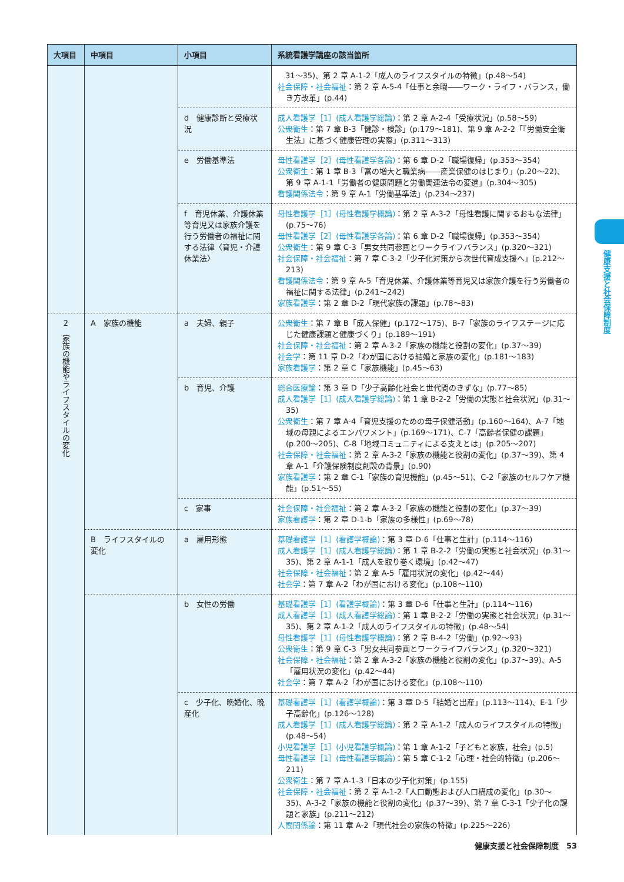| 大項目 | 中項目 | 小項目 | 系統看護学講座の該当箇所 |
| --- | --- | --- | --- |
| | | | 31〜35)、第 2 章 A-1-2「成人のライフスタイルの特徴」(p.48〜54) 社会保障・社会福祉 ：第 2 章 A-5-4「仕事と余暇――ワーク・ライフ・バランス，働き方改革」(p.44) |
| | | d 健康診断と受療状況 | 成人看護学［1］(成人看護学総論) ：第 2 章 A-2-4「受療状況」(p.58〜59) 公衆衛生 ：第 7 章 B-3「健診・検診」(p.179〜181)、第 9 章 A-2-2「『労働安全衛生法』に基づく健康管理の実際」(p.311〜313) |
| | | e 労働基準法 | 母性看護学［2］(母性看護学各論) ：第 6 章 D-2「職場復帰」(p.353〜354) 公衆衛生 ：第 1 章 B-3「富の増大と職業病――産業保健のはじまり」(p.20〜22)、第 9 章 A-1-1「労働者の健康問題と労働関連法令の変遷」(p.304〜305) 看護関係法令 ：第 9 章 A-1「労働基準法」(p.234〜237) |
| | | f 育児休業、介護休業等育児又は家族介護を行う労働者の福祉に関する法律〈育児・介護休業法〉 | 母性看護学［1］(母性看護学概論) ：第 2 章 A-3-2「母性看護に関するおもな法律」(p.75〜76) 母性看護学［2］(母性看護学各論) ：第 6 章 D-2「職場復帰」(p.353〜354) 公衆衛生 ：第 9 章 C-3「男女共同参画とワークライフバランス」(p.320〜321) 社会保障・社会福祉 ：第 7 章 C-3-2「少子化対策から次世代育成支援へ」(p.212〜213) 看護関係法令 ：第 9 章 A-5「育児休業、介護休業等育児又は家族介護を行う労働者の福祉に関する法律」(p.241〜242) 家族看護学 ：第 2 章 D-2「現代家族の課題」(p.78〜83) |
| 2 家族の機能やライフスタイルの変化 | A 家族の機能 | a 夫婦、親子 | 公衆衛生 ：第 7 章 B「成人保健」(p.172〜175)、B-7「家族のライフステージに応じた健康課題と健康づくり」(p.189〜191) 社会保障・社会福祉 ：第 2 章 A-3-2「家族の機能と役割の変化」(p.37〜39) 社会学 ：第 11 章 D-2「わが国における結婚と家族の変化」(p.181〜183) 家族看護学 ：第 2 章 C「家族機能」(p.45〜63) |
| | | b 育児、介護 | 総合医療論 ：第 3 章 D「少子高齢化社会と世代間のきずな」(p.77〜85) 成人看護学［1］(成人看護学総論) ：第 1 章 B-2-2「労働の実態と社会状況」(p.31〜35) 公衆衛生 ：第 7 章 A-4「育児支援のための母子保健活動」(p.160〜164)、A-7「地域の母親によるエンパワメント」(p.169〜171)、C-7「高齢者保健の課題」(p.200〜205)、C-8「地域コミュニティによる支えとは」(p.205〜207) 社会保障・社会福祉 ：第 2 章 A-3-2「家族の機能と役割の変化」(p.37〜39)、第 4 章 A-1「介護保険制度創設の背景」(p.90) 家族看護学 ：第 2 章 C-1「家族の育児機能」(p.45〜51)、C-2「家族のセルフケア機能」(p.51〜55) |
| | | c 家事 | 社会保障・社会福祉 ：第 2 章 A-3-2「家族の機能と役割の変化」(p.37〜39) 家族看護学 ：第 2 章 D-1-b「家族の多様性」(p.69〜78) |
| | B ライフスタイルの変化 | a 雇用形態 | 基礎看護学［1］(看護学概論) ：第 3 章 D-6「仕事と生計」(p.114〜116) 成人看護学［1］(成人看護学総論) ：第 1 章 B-2-2「労働の実態と社会状況」(p.31〜35)、第 2 章 A-1-1「成人を取り巻く環境」(p.42〜47) 社会保障・社会福祉 ：第 2 章 A-5「雇用状況の変化」(p.42〜44) 社会学 ：第 7 章 A-2「わが国における変化」(p.108〜110) |
| | | b 女性の労働 | 基礎看護学［1］(看護学概論) ：第 3 章 D-6「仕事と生計」(p.114〜116) 成人看護学［1］(成人看護学総論) ：第 1 章 B-2-2「労働の実態と社会状況」(p.31〜35)、第 2 章 A-1-2「成人のライフスタイルの特徴」(p.48〜54) 母性看護学［1］(母性看護学概論) ：第 2 章 B-4-2「労働」(p.92〜93) 公衆衛生 ：第 9 章 C-3「男女共同参画とワークライフバランス」(p.320〜321) 社会保障・社会福祉 ：第 2 章 A-3-2「家族の機能と役割の変化」(p.37〜39)、A-5「雇用状況の変化」(p.42〜44) 社会学 ：第 7 章 A-2「わが国における変化」(p.108〜110) |
| | | c 少子化、晩婚化、晩産化 | 基礎看護学［1］(看護学概論) ：第 3 章 D-5「結婚と出産」(p.113〜114)、E-1「少子高齢化」(p.126〜128) 成人看護学［1］(成人看護学総論) ：第 2 章 A-1-2「成人のライフスタイルの特徴」(p.48〜54) 小児看護学［1］(小児看護学概論) ：第 1 章 A-1-2「子どもと家族，社会」(p.5) 母性看護学［1］(母性看護学概論) ：第 5 章 C-1-2「心理・社会的特徴」(p.206〜211) 公衆衛生 ：第 7 章 A-1-3「日本の少子化対策」(p.155) 社会保障・社会福祉 ：第 2 章 A-1-2「人口動態および人口構成の変化」(p.30〜35)、A-3-2「家族の機能と役割の変化」(p.37〜39)、第 7 章 C-3-1「少子化の課題と家族」(p.211〜212) 人間関係論 ：第 11 章 A-2「現代社会の家族の特徴」(p.225〜226) |
健康支援と社会保障制度
健康支援と社会保障制度　53